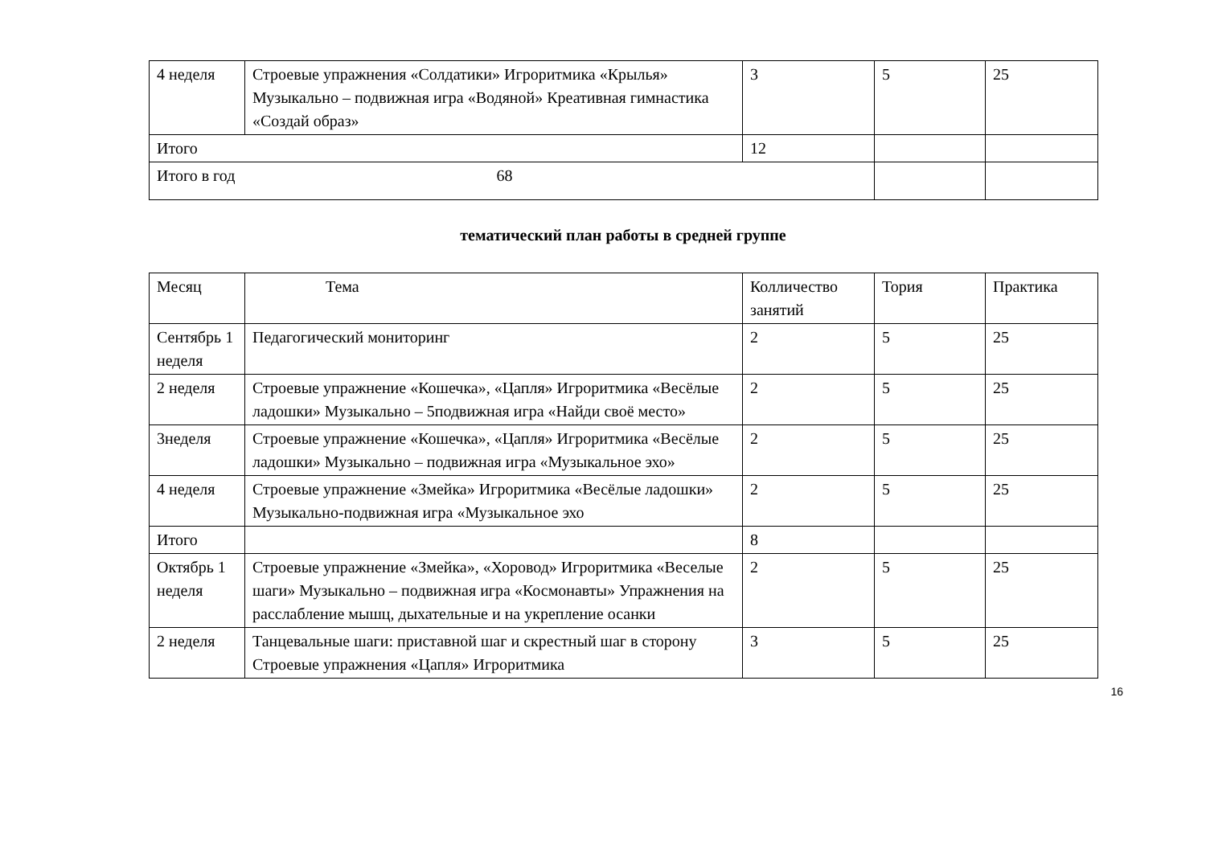| 4 неделя | Строевые упражнения «Солдатики» Игроритмика «Крылья» Музыкально – подвижная игра «Водяной» Креативная гимнастика «Создай образ» | 3 | 5 | 25 |
| Итого | | 12 | | |
| Итого в год 68 | | | | |
тематический план работы в средней группе
| Месяц | Тема | Колличество занятий | Тория | Практика |
| Сентябрь 1 неделя | Педагогический мониторинг | 2 | 5 | 25 |
| 2 неделя | Строевые упражнение «Кошечка», «Цапля» Игроритмика «Весёлые ладошки» Музыкально – 5подвижная игра «Найди своё место» | 2 | 5 | 25 |
| 3неделя | Строевые упражнение «Кошечка», «Цапля» Игроритмика «Весёлые ладошки» Музыкально – подвижная игра «Музыкальное эхо» | 2 | 5 | 25 |
| 4 неделя | Строевые упражнение «Змейка» Игроритмика «Весёлые ладошки» Музыкально-подвижная игра «Музыкальное эхо | 2 | 5 | 25 |
| Итого | | 8 | | |
| Октябрь 1 неделя | Строевые упражнение «Змейка», «Хоровод» Игроритмика «Веселые шаги» Музыкально – подвижная игра «Космонавты» Упражнения на расслабление мышц, дыхательные и на укрепление осанки | 2 | 5 | 25 |
| 2 неделя | Танцевальные шаги: приставной шаг и скрестный шаг в сторону Строевые упражнения «Цапля» Игроритмика | 3 | 5 | 25 |
16